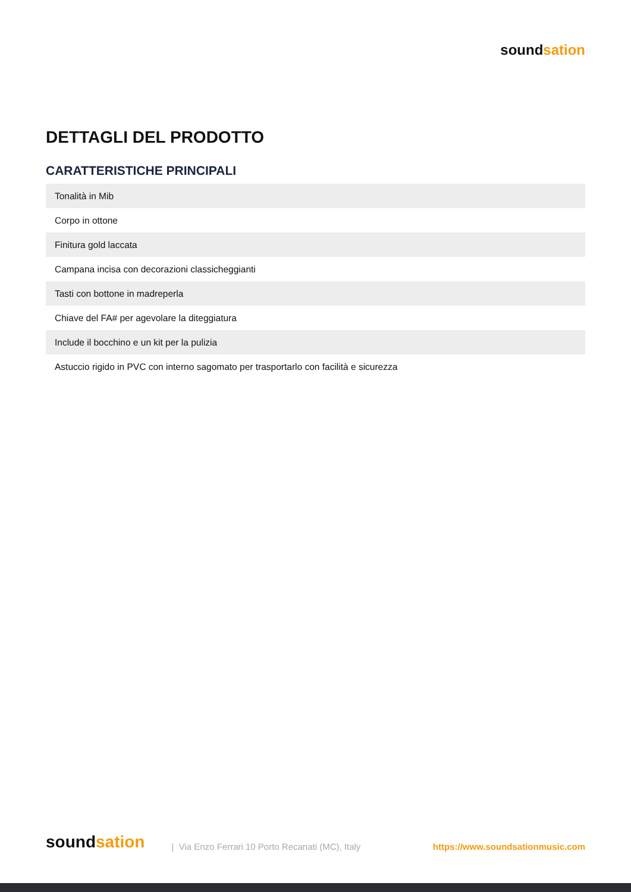soundsation
DETTAGLI DEL PRODOTTO
CARATTERISTICHE PRINCIPALI
| Tonalità in Mib |
| Corpo in ottone |
| Finitura gold laccata |
| Campana incisa con decorazioni classicheggianti |
| Tasti con bottone in madreperla |
| Chiave del FA# per agevolare la diteggiatura |
| Include il bocchino e un kit per la pulizia |
| Astuccio rigido in PVC con interno sagomato per trasportarlo con facilità e sicurezza |
soundsation
| Via Enzo Ferrari 10 Porto Recanati (MC), Italy
https://www.soundsationmusic.com